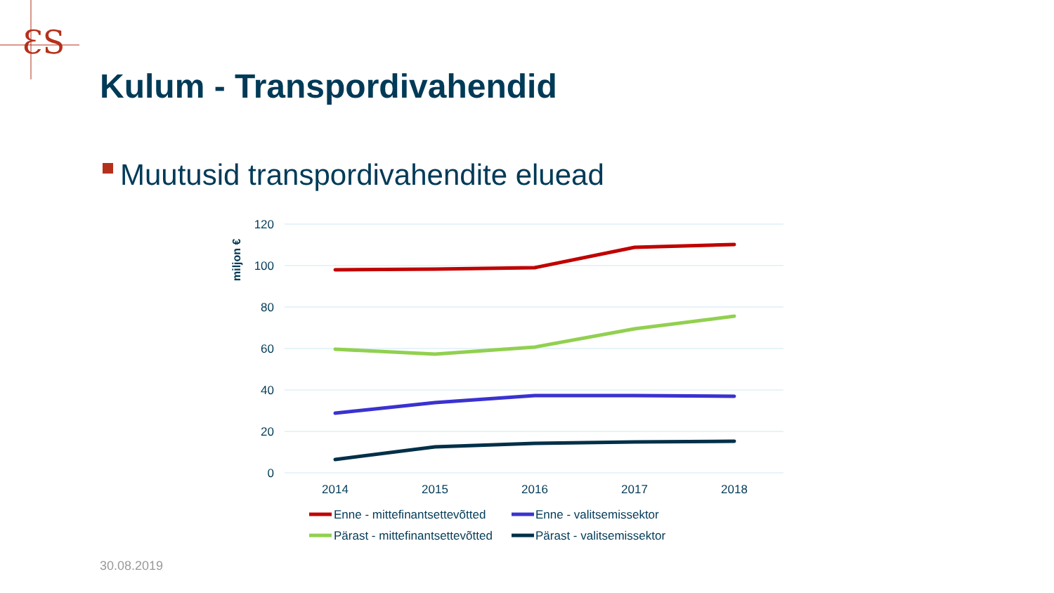ƐS
Kulum - Transpordivahendid
Muutusid transpordivahendite eluead
120
100
80
60
40
20
0
miljon €
2014
2015
2016
2017
2018
Enne - mittefinantsettevõtted
Enne - valitsemissektor
Pärast - mittefinantsettevõtted
Pärast - valitsemissektor
30.08.2019